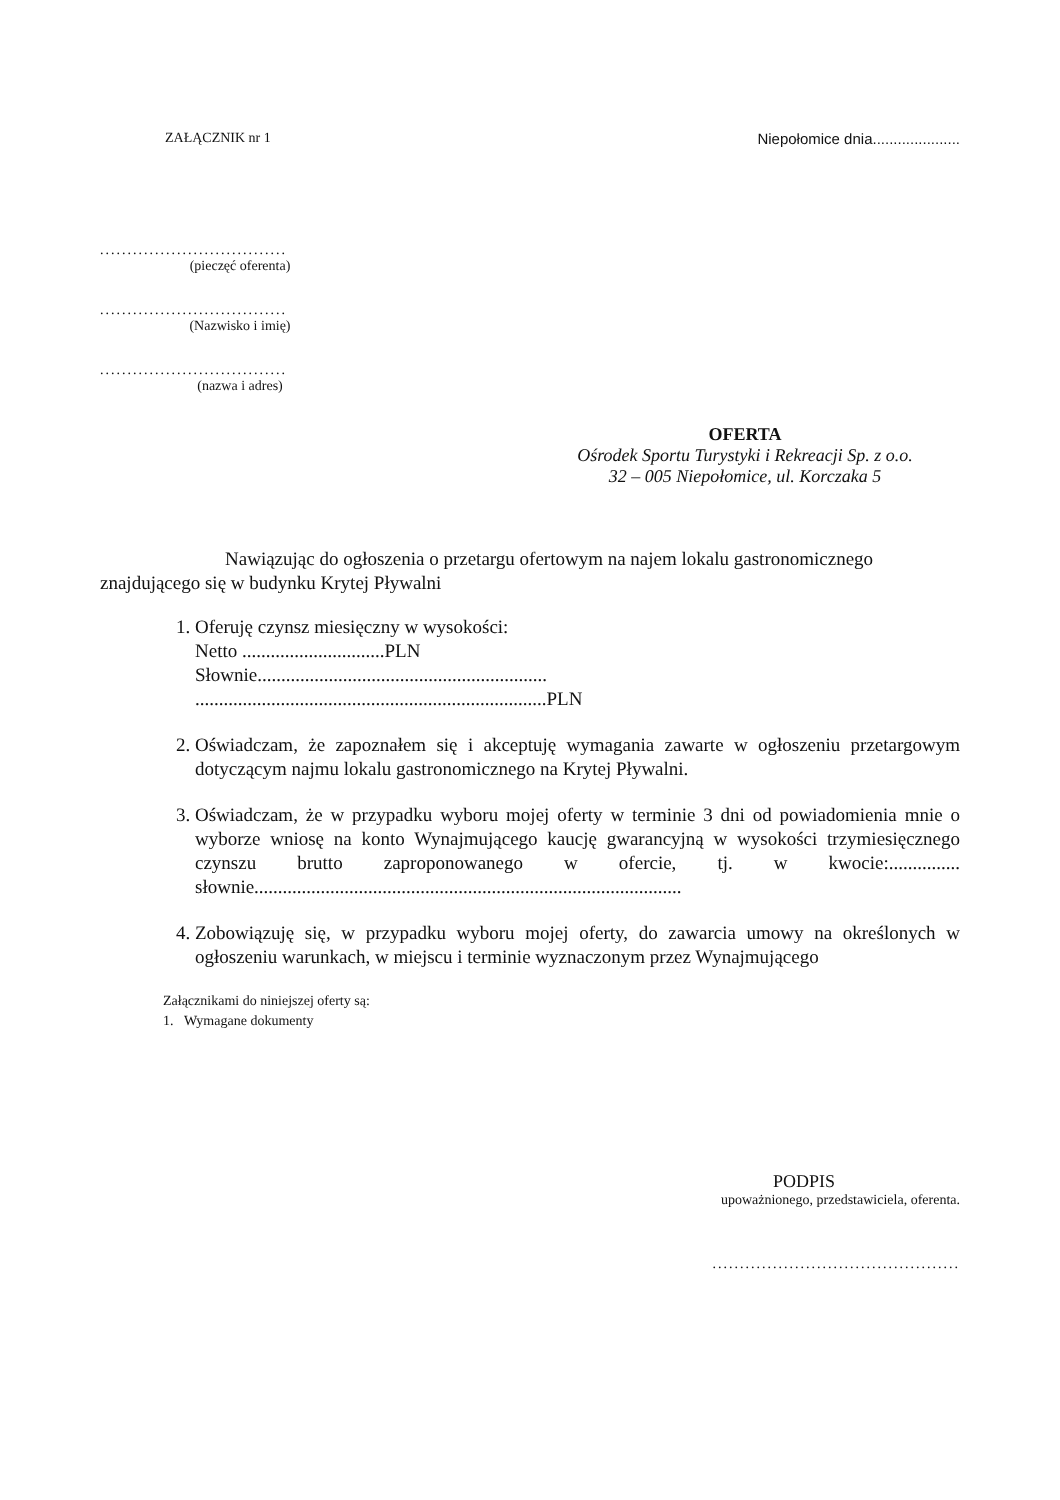ZAŁĄCZNIK nr 1 Niepołomice dnia.....................
..................................
(pieczęć oferenta)
..................................
(Nazwisko i imię)
..................................
(nazwa i adres)
OFERTA
Ośrodek Sportu Turystyki i Rekreacji Sp. z o.o.
32 – 005 Niepołomice, ul. Korczaka 5
Nawiązując do ogłoszenia o przetargu ofertowym na najem lokalu gastronomicznego znajdującego się w budynku Krytej Pływalni
1. Oferuję czynsz miesięczny w wysokości:
Netto ..............................PLN
Słownie.............................................................
..........................................................................PLN
2. Oświadczam, że zapoznałem się i akceptuję wymagania zawarte w ogłoszeniu przetargowym dotyczącym najmu lokalu gastronomicznego na Krytej Pływalni.
3. Oświadczam, że w przypadku wyboru mojej oferty w terminie 3 dni od powiadomienia mnie o wyborze wniosę na konto Wynajmującego kaucję gwarancyjną w wysokości trzymiesięcznego czynszu brutto zaproponowanego w ofercie, tj. w kwocie:............... słownie..........................................................................................
4. Zobowiązuję się, w przypadku wyboru mojej oferty, do zawarcia umowy na określonych w ogłoszeniu warunkach, w miejscu i terminie wyznaczonym przez Wynajmującego
Załącznikami do niniejszej oferty są:
1. Wymagane dokumenty
PODPIS
upoważnionego, przedstawiciela, oferenta.
.............................................